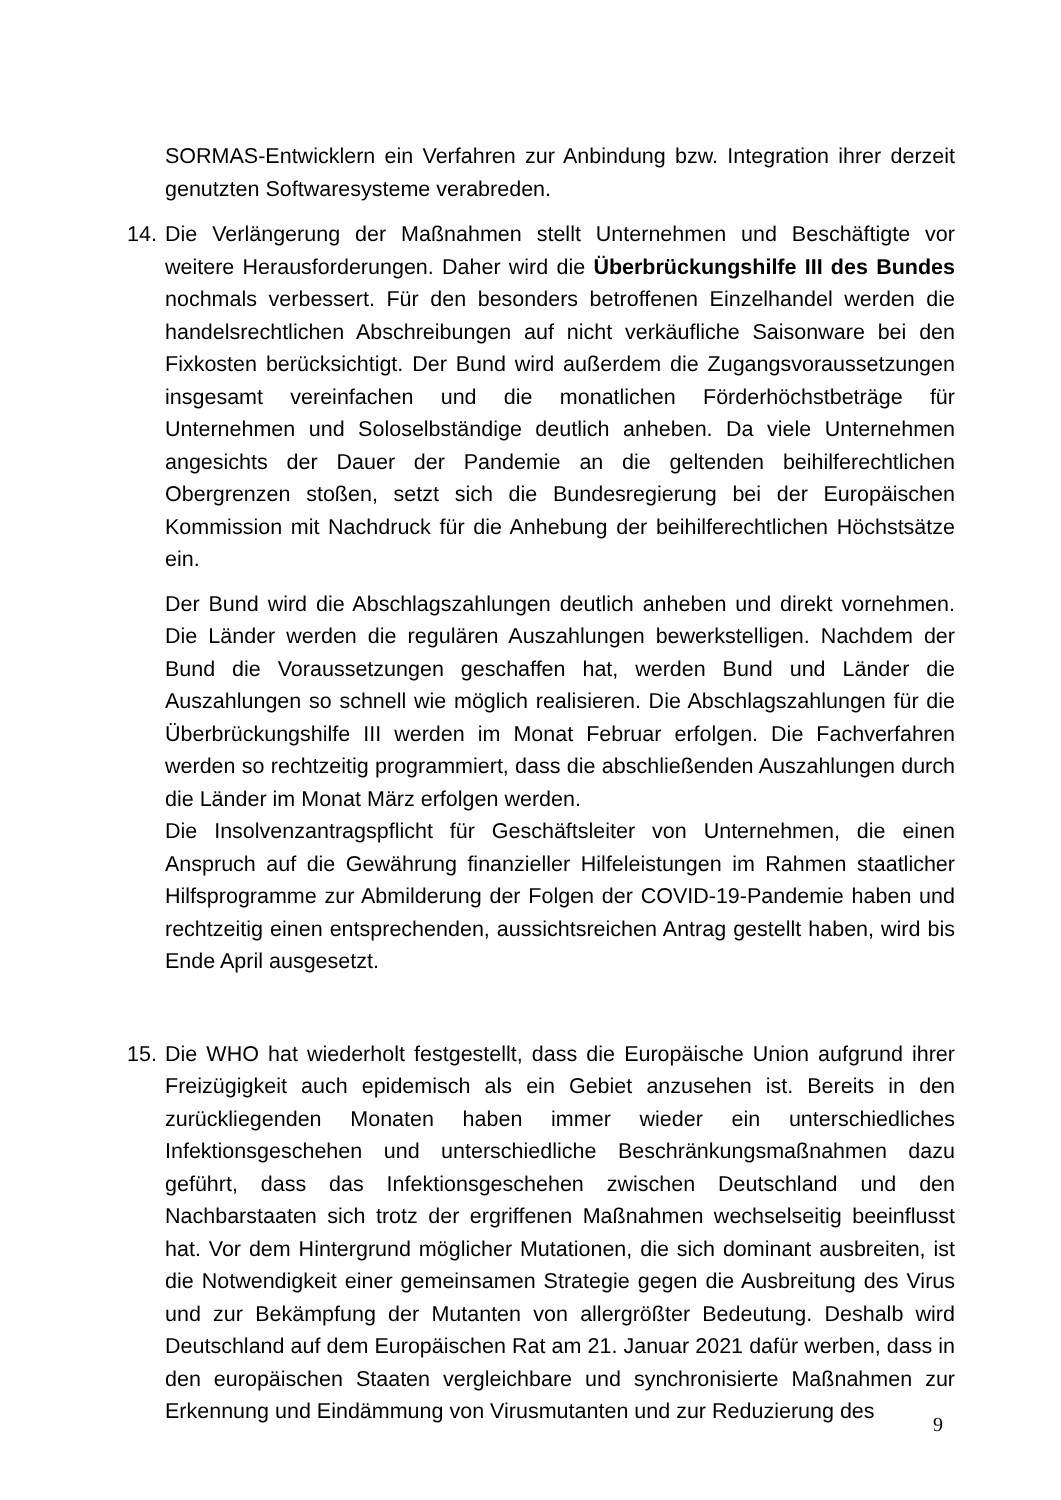SORMAS-Entwicklern ein Verfahren zur Anbindung bzw. Integration ihrer derzeit genutzten Softwaresysteme verabreden.
14. Die Verlängerung der Maßnahmen stellt Unternehmen und Beschäftigte vor weitere Herausforderungen. Daher wird die Überbrückungshilfe III des Bundes nochmals verbessert. Für den besonders betroffenen Einzelhandel werden die handelsrechtlichen Abschreibungen auf nicht verkäufliche Saisonware bei den Fixkosten berücksichtigt. Der Bund wird außerdem die Zugangsvoraussetzungen insgesamt vereinfachen und die monatlichen Förderhöchstbeträge für Unternehmen und Soloselbständige deutlich anheben. Da viele Unternehmen angesichts der Dauer der Pandemie an die geltenden beihilferechtlichen Obergrenzen stoßen, setzt sich die Bundesregierung bei der Europäischen Kommission mit Nachdruck für die Anhebung der beihilferechtlichen Höchstsätze ein.
Der Bund wird die Abschlagszahlungen deutlich anheben und direkt vornehmen. Die Länder werden die regulären Auszahlungen bewerkstelligen. Nachdem der Bund die Voraussetzungen geschaffen hat, werden Bund und Länder die Auszahlungen so schnell wie möglich realisieren. Die Abschlagszahlungen für die Überbrückungshilfe III werden im Monat Februar erfolgen. Die Fachverfahren werden so rechtzeitig programmiert, dass die abschließenden Auszahlungen durch die Länder im Monat März erfolgen werden.
Die Insolvenzantragspflicht für Geschäftsleiter von Unternehmen, die einen Anspruch auf die Gewährung finanzieller Hilfeleistungen im Rahmen staatlicher Hilfsprogramme zur Abmilderung der Folgen der COVID-19-Pandemie haben und rechtzeitig einen entsprechenden, aussichtsreichen Antrag gestellt haben, wird bis Ende April ausgesetzt.
15. Die WHO hat wiederholt festgestellt, dass die Europäische Union aufgrund ihrer Freizügigkeit auch epidemisch als ein Gebiet anzusehen ist. Bereits in den zurückliegenden Monaten haben immer wieder ein unterschiedliches Infektionsgeschehen und unterschiedliche Beschränkungsmaßnahmen dazu geführt, dass das Infektionsgeschehen zwischen Deutschland und den Nachbarstaaten sich trotz der ergriffenen Maßnahmen wechselseitig beeinflusst hat. Vor dem Hintergrund möglicher Mutationen, die sich dominant ausbreiten, ist die Notwendigkeit einer gemeinsamen Strategie gegen die Ausbreitung des Virus und zur Bekämpfung der Mutanten von allergrößter Bedeutung. Deshalb wird Deutschland auf dem Europäischen Rat am 21. Januar 2021 dafür werben, dass in den europäischen Staaten vergleichbare und synchronisierte Maßnahmen zur Erkennung und Eindämmung von Virusmutanten und zur Reduzierung des
9